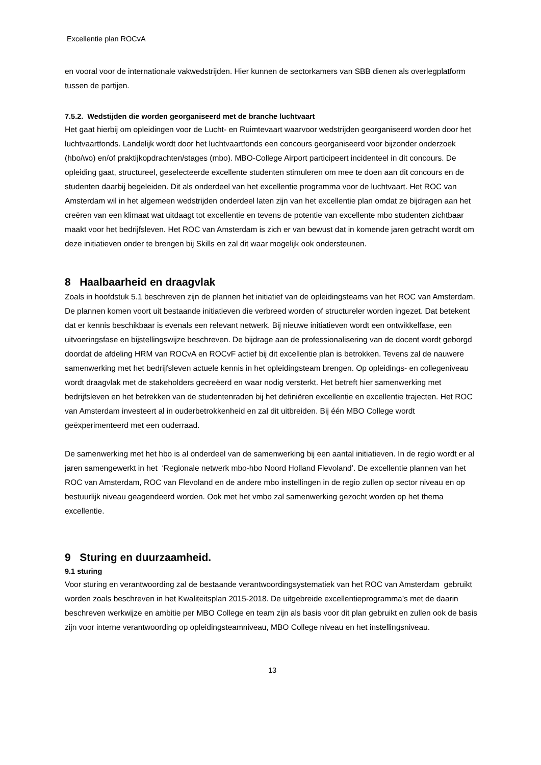Excellentie plan ROCvA
en vooral voor de internationale vakwedstrijden. Hier kunnen de sectorkamers van SBB dienen als overlegplatform tussen de partijen.
7.5.2. Wedstijden die worden georganiseerd met de branche luchtvaart
Het gaat hierbij om opleidingen voor de Lucht- en Ruimtevaart waarvoor wedstrijden georganiseerd worden door het luchtvaartfonds. Landelijk wordt door het luchtvaartfonds een concours georganiseerd voor bijzonder onderzoek (hbo/wo) en/of praktijkopdrachten/stages (mbo). MBO-College Airport participeert incidenteel in dit concours. De opleiding gaat, structureel, geselecteerde excellente studenten stimuleren om mee te doen aan dit concours en de studenten daarbij begeleiden. Dit als onderdeel van het excellentie programma voor de luchtvaart. Het ROC van Amsterdam wil in het algemeen wedstrijden onderdeel laten zijn van het excellentie plan omdat ze bijdragen aan het creëren van een klimaat wat uitdaagt tot excellentie en tevens de potentie van excellente mbo studenten zichtbaar maakt voor het bedrijfsleven. Het ROC van Amsterdam is zich er van bewust dat in komende jaren getracht wordt om deze initiatieven onder te brengen bij Skills en zal dit waar mogelijk ook ondersteunen.
8 Haalbaarheid en draagvlak
Zoals in hoofdstuk 5.1 beschreven zijn de plannen het initiatief van de opleidingsteams van het ROC van Amsterdam. De plannen komen voort uit bestaande initiatieven die verbreed worden of structureler worden ingezet. Dat betekent dat er kennis beschikbaar is evenals een relevant netwerk. Bij nieuwe initiatieven wordt een ontwikkelfase, een uitvoeringsfase en bijstellingswijze beschreven. De bijdrage aan de professionalisering van de docent wordt geborgd doordat de afdeling HRM van ROCvA en ROCvF actief bij dit excellentie plan is betrokken. Tevens zal de nauwere samenwerking met het bedrijfsleven actuele kennis in het opleidingsteam brengen. Op opleidings- en collegeniveau wordt draagvlak met de stakeholders gecreëerd en waar nodig versterkt. Het betreft hier samenwerking met bedrijfsleven en het betrekken van de studentenraden bij het definiëren excellentie en excellentie trajecten. Het ROC van Amsterdam investeert al in ouderbetrokkenheid en zal dit uitbreiden. Bij één MBO College wordt geëxperimenteerd met een ouderraad.
De samenwerking met het hbo is al onderdeel van de samenwerking bij een aantal initiatieven. In de regio wordt er al jaren samengewerkt in het ‘Regionale netwerk mbo-hbo Noord Holland Flevoland’. De excellentie plannen van het ROC van Amsterdam, ROC van Flevoland en de andere mbo instellingen in de regio zullen op sector niveau en op bestuurlijk niveau geagendeerd worden. Ook met het vmbo zal samenwerking gezocht worden op het thema excellentie.
9 Sturing en duurzaamheid.
9.1 sturing
Voor sturing en verantwoording zal de bestaande verantwoordingsystematiek van het ROC van Amsterdam gebruikt worden zoals beschreven in het Kwaliteitsplan 2015-2018. De uitgebreide excellentieprogramma’s met de daarin beschreven werkwijze en ambitie per MBO College en team zijn als basis voor dit plan gebruikt en zullen ook de basis zijn voor interne verantwoording op opleidingsteamniveau, MBO College niveau en het instellingsniveau.
13